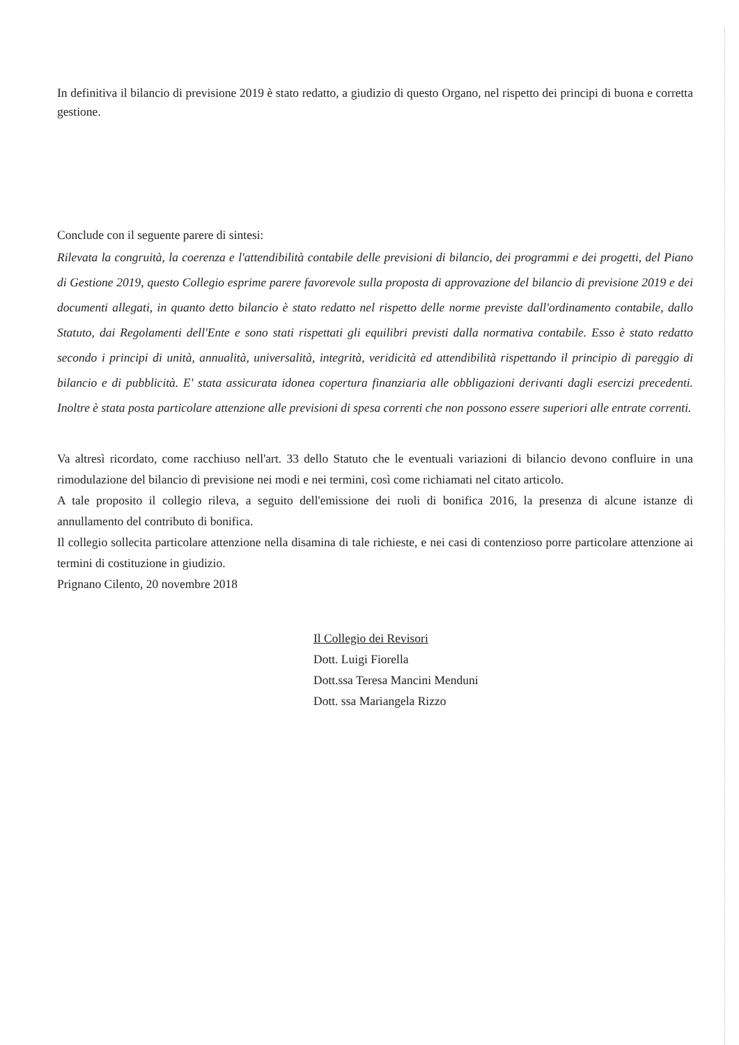In definitiva il bilancio di previsione 2019 è stato redatto, a giudizio di questo Organo, nel rispetto dei principi di buona e corretta gestione.
Conclude con il seguente parere di sintesi:
Rilevata la congruità, la coerenza e l'attendibilità contabile delle previsioni di bilancio, dei programmi e dei progetti, del Piano di Gestione 2019, questo Collegio esprime parere favorevole sulla proposta di approvazione del bilancio di previsione 2019 e dei documenti allegati, in quanto detto bilancio è stato redatto nel rispetto delle norme previste dall'ordinamento contabile, dallo Statuto, dai Regolamenti dell'Ente e sono stati rispettati gli equilibri previsti dalla normativa contabile. Esso è stato redatto secondo i principi di unità, annualità, universalità, integrità, veridicità ed attendibilità rispettando il principio di pareggio di bilancio e di pubblicità. E' stata assicurata idonea copertura finanziaria alle obbligazioni derivanti dagli esercizi precedenti. Inoltre è stata posta particolare attenzione alle previsioni di spesa correnti che non possono essere superiori alle entrate correnti.
Va altresì ricordato, come racchiuso nell'art. 33 dello Statuto che le eventuali variazioni di bilancio devono confluire in una rimodulazione del bilancio di previsione nei modi e nei termini, così come richiamati nel citato articolo.
A tale proposito il collegio rileva, a seguito dell'emissione dei ruoli di bonifica 2016, la presenza di alcune istanze di annullamento del contributo di bonifica.
Il collegio sollecita particolare attenzione nella disamina di tale richieste, e nei casi di contenzioso porre particolare attenzione ai termini di costituzione in giudizio.
Prignano Cilento, 20 novembre 2018
Il Collegio dei Revisori
Dott. Luigi Fiorella
Dott.ssa Teresa Mancini Menduni
Dott. ssa Mariangela Rizzo